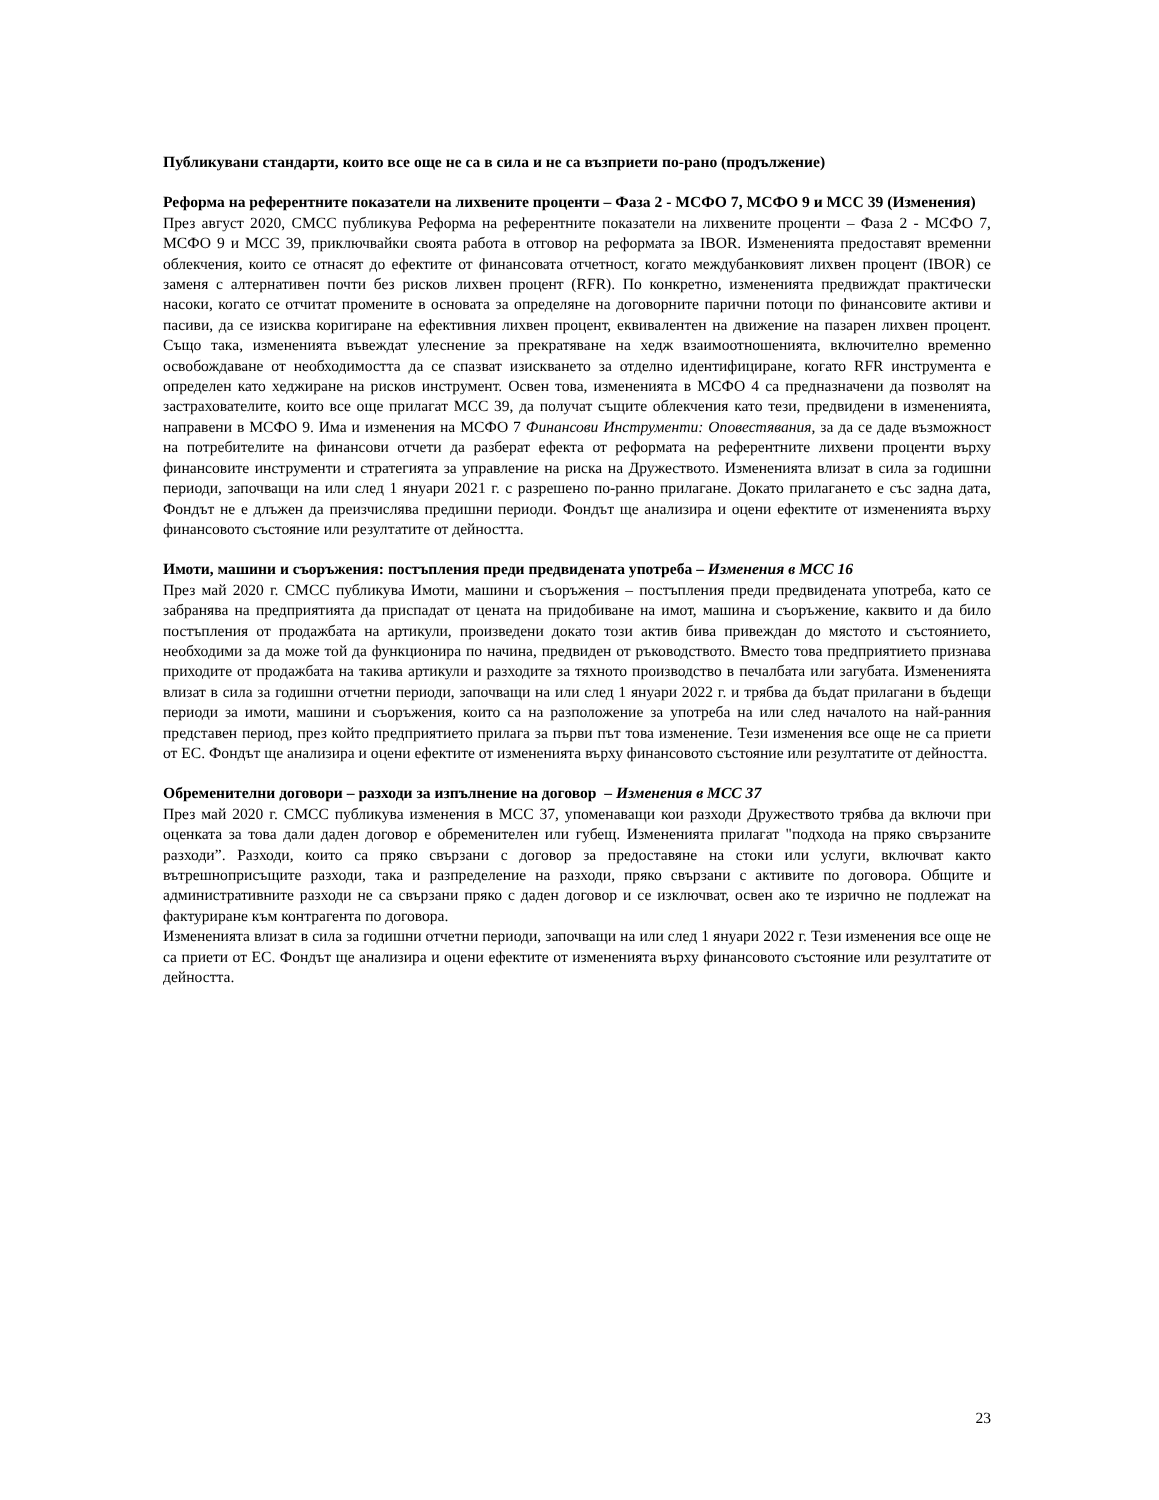Публикувани стандарти, които все още не са в сила и не са възприети по-рано (продължение)
Реформа на референтните показатели на лихвените проценти – Фаза 2 - МСФО 7, МСФО 9 и МСС 39 (Изменения)
През август 2020, СМСС публикува Реформа на референтните показатели на лихвените проценти – Фаза 2 - МСФО 7, МСФО 9 и МСС 39, приключвайки своята работа в отговор на реформата за IBOR. Измененията предоставят временни облекчения, които се отнасят до ефектите от финансовата отчетност, когато междубанковият лихвен процент (IBOR) се заменя с алтернативен почти без рисков лихвен процент (RFR). По конкретно, измененията предвиждат практически насоки, когато се отчитат промените в основата за определяне на договорните парични потоци по финансовите активи и пасиви, да се изисква коригиране на ефективния лихвен процент, еквивалентен на движение на пазарен лихвен процент. Също така, измененията въвеждат улеснение за прекратяване на хедж взаимоотношенията, включително временно освобождаване от необходимостта да се спазват изискването за отделно идентифициране, когато RFR инструмента е определен като хеджиране на рисков инструмент. Освен това, измененията в МСФО 4 са предназначени да позволят на застрахователите, които все още прилагат МСС 39, да получат същите облекчения като тези, предвидени в измененията, направени в МСФО 9. Има и изменения на МСФО 7 Финансови Инструменти: Оповестявания, за да се даде възможност на потребителите на финансови отчети да разберат ефекта от реформата на референтните лихвени проценти върху финансовите инструменти и стратегията за управление на риска на Дружеството. Измененията влизат в сила за годишни периоди, започващи на или след 1 януари 2021 г. с разрешено по-ранно прилагане. Докато прилагането е със задна дата, Фондът не е длъжен да преизчислява предишни периоди. Фондът ще анализира и оцени ефектите от измененията върху финансовото състояние или резултатите от дейността.
Имоти, машини и съоръжения: постъпления преди предвидената употреба – Изменения в МСС 16
През май 2020 г. СМСС публикува Имоти, машини и съоръжения – постъпления преди предвидената употреба, като се забранява на предприятията да приспадат от цената на придобиване на имот, машина и съоръжение, каквито и да било постъпления от продажбата на артикули, произведени докато този актив бива привеждан до мястото и състоянието, необходими за да може той да функционира по начина, предвиден от ръководството. Вместо това предприятието признава приходите от продажбата на такива артикули и разходите за тяхното производство в печалбата или загубата. Измененията влизат в сила за годишни отчетни периоди, започващи на или след 1 януари 2022 г. и трябва да бъдат прилагани в бъдещи периоди за имоти, машини и съоръжения, които са на разположение за употреба на или след началото на най-ранния представен период, през който предприятието прилага за първи път това изменение. Тези изменения все още не са приети от ЕС. Фондът ще анализира и оцени ефектите от измененията върху финансовото състояние или резултатите от дейността.
Обременителни договори – разходи за изпълнение на договор – Изменения в МСС 37
През май 2020 г. СМСС публикува изменения в МСС 37, упоменаващи кои разходи Дружеството трябва да включи при оценката за това дали даден договор е обременителен или губещ. Измененията прилагат "подхода на пряко свързаните разходи”. Разходи, които са пряко свързани с договор за предоставяне на стоки или услуги, включват както вътрешноприсъщите разходи, така и разпределение на разходи, пряко свързани с активите по договора. Общите и административните разходи не са свързани пряко с даден договор и се изключват, освен ако те изрично не подлежат на фактуриране към контрагента по договора.
Измененията влизат в сила за годишни отчетни периоди, започващи на или след 1 януари 2022 г. Тези изменения все още не са приети от ЕС. Фондът ще анализира и оцени ефектите от измененията върху финансовото състояние или резултатите от дейността.
23